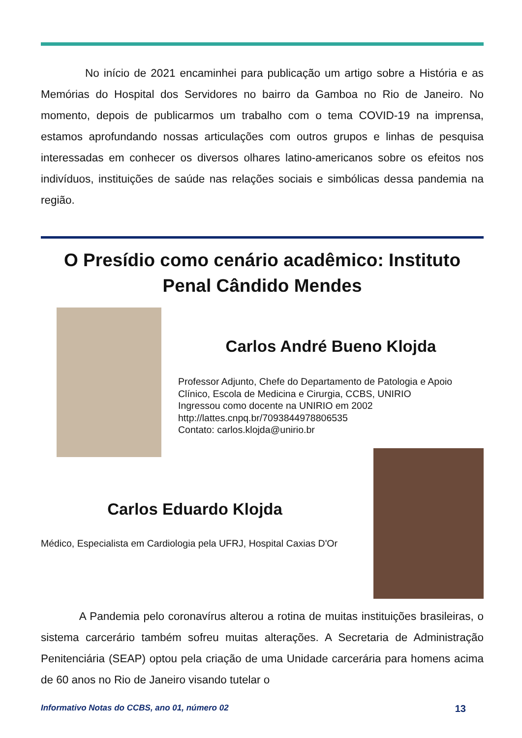No início de 2021 encaminhei para publicação um artigo sobre a História e as Memórias do Hospital dos Servidores no bairro da Gamboa no Rio de Janeiro. No momento, depois de publicarmos um trabalho com o tema COVID-19 na imprensa, estamos aprofundando nossas articulações com outros grupos e linhas de pesquisa interessadas em conhecer os diversos olhares latino-americanos sobre os efeitos nos indivíduos, instituições de saúde nas relações sociais e simbólicas dessa pandemia na região.
O Presídio como cenário acadêmico: Instituto Penal Cândido Mendes
Carlos André Bueno Klojda
Professor Adjunto, Chefe do Departamento de Patologia e Apoio Clínico, Escola de Medicina e Cirurgia, CCBS, UNIRIO
Ingressou como docente na UNIRIO em 2002
http://lattes.cnpq.br/7093844978806535
Contato: carlos.klojda@unirio.br
Carlos Eduardo Klojda
Médico, Especialista em Cardiologia pela UFRJ, Hospital Caxias D'Or
A Pandemia pelo coronavírus alterou a rotina de muitas instituições brasileiras, o sistema carcerário também sofreu muitas alterações. A Secretaria de Administração Penitenciária (SEAP) optou pela criação de uma Unidade carcerária para homens acima de 60 anos no Rio de Janeiro visando tutelar o
Informativo Notas do CCBS, ano 01, número 02 13